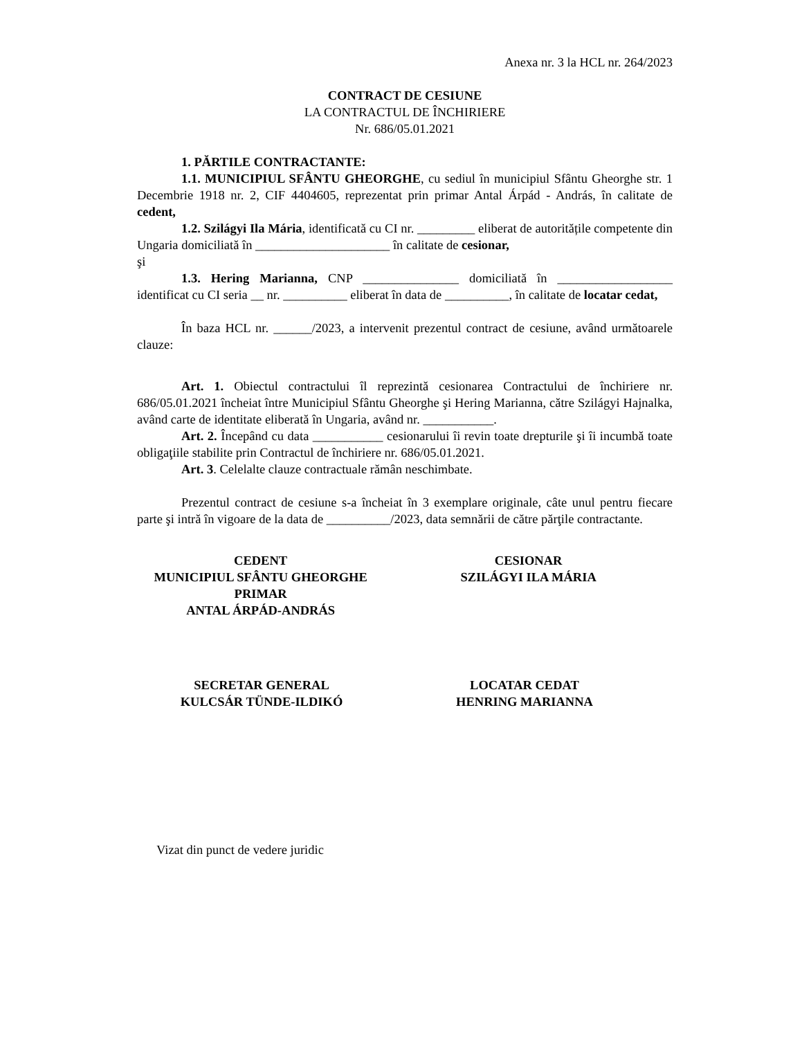Anexa nr. 3 la HCL nr. 264/2023
CONTRACT DE CESIUNE
LA CONTRACTUL DE ÎNCHIRIERE
Nr. 686/05.01.2021
1. PĂRTILE CONTRACTANTE:
1.1. MUNICIPIUL SFÂNTU GHEORGHE, cu sediul în municipiul Sfântu Gheorghe str. 1 Decembrie 1918 nr. 2, CIF 4404605, reprezentat prin primar Antal Árpád - András, în calitate de cedent,
1.2. Szilágyi Ila Mária, identificată cu CI nr. _________ eliberat de autoritățile competente din Ungaria domiciliată în _____________________ în calitate de cesionar,
şi
1.3. Hering Marianna, CNP _______________ domiciliată în __________________ identificat cu CI seria __ nr. __________ eliberat în data de __________, în calitate de locatar cedat,
În baza HCL nr. ______/2023, a intervenit prezentul contract de cesiune, având următoarele clauze:
Art. 1. Obiectul contractului îl reprezintă cesionarea Contractului de închiriere nr. 686/05.01.2021 încheiat între Municipiul Sfântu Gheorghe şi Hering Marianna, către Szilágyi Hajnalka, având carte de identitate eliberată în Ungaria, având nr. ___________.
Art. 2. Începând cu data ___________ cesionarului îi revin toate drepturile şi îi incumbă toate obligaţiile stabilite prin Contractul de închiriere nr. 686/05.01.2021.
Art. 3. Celelalte clauze contractuale rămân neschimbate.
Prezentul contract de cesiune s-a încheiat în 3 exemplare originale, câte unul pentru fiecare parte şi intră în vigoare de la data de __________/2023, data semnării de către părţile contractante.
CEDENT
MUNICIPIUL SFÂNTU GHEORGHE
PRIMAR
ANTAL ÁRPÁD-ANDRÁS
CESIONAR
SZILÁGYI ILA MÁRIA
SECRETAR GENERAL
KULCSÁR TÜNDE-ILDIKÓ
LOCATAR CEDAT
HENRING MARIANNA
Vizat din punct de vedere juridic